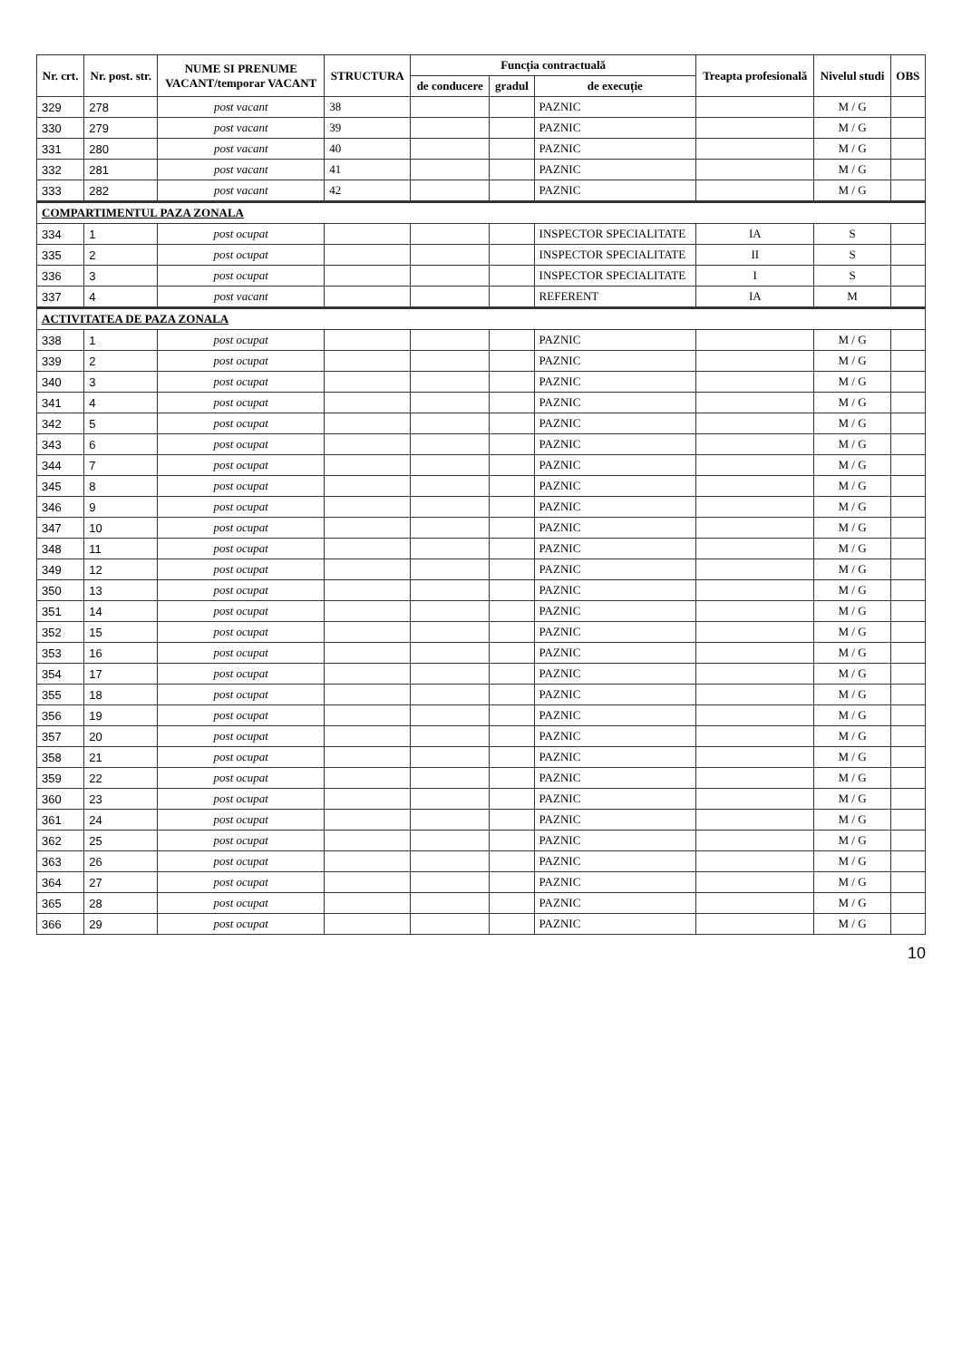| Nr. crt. | Nr. post. str. | NUME SI PRENUME VACANT/temporar VACANT | STRUCTURA | Funcția contractuală | | | Treapta profesională | Nivelul studi | OBS |
| --- | --- | --- | --- | --- | --- | --- | --- | --- | --- |
| | | | | de conducere | gradul | de execuție | | | |
| 329 | 278 | post vacant | 38 | | | PAZNIC | | M / G | |
| 330 | 279 | post vacant | 39 | | | PAZNIC | | M / G | |
| 331 | 280 | post vacant | 40 | | | PAZNIC | | M / G | |
| 332 | 281 | post vacant | 41 | | | PAZNIC | | M / G | |
| 333 | 282 | post vacant | 42 | | | PAZNIC | | M / G | |
| COMPARTIMENTUL PAZA ZONALA | | | | | | | | | |
| 334 | 1 | post ocupat | | | | INSPECTOR SPECIALITATE | IA | S | |
| 335 | 2 | post ocupat | | | | INSPECTOR SPECIALITATE | II | S | |
| 336 | 3 | post ocupat | | | | INSPECTOR SPECIALITATE | I | S | |
| 337 | 4 | post vacant | | | | REFERENT | IA | M | |
| ACTIVITATEA DE PAZA ZONALA | | | | | | | | | |
| 338 | 1 | post ocupat | | | | PAZNIC | | M / G | |
| 339 | 2 | post ocupat | | | | PAZNIC | | M / G | |
| 340 | 3 | post ocupat | | | | PAZNIC | | M / G | |
| 341 | 4 | post ocupat | | | | PAZNIC | | M / G | |
| 342 | 5 | post ocupat | | | | PAZNIC | | M / G | |
| 343 | 6 | post ocupat | | | | PAZNIC | | M / G | |
| 344 | 7 | post ocupat | | | | PAZNIC | | M / G | |
| 345 | 8 | post ocupat | | | | PAZNIC | | M / G | |
| 346 | 9 | post ocupat | | | | PAZNIC | | M / G | |
| 347 | 10 | post ocupat | | | | PAZNIC | | M / G | |
| 348 | 11 | post ocupat | | | | PAZNIC | | M / G | |
| 349 | 12 | post ocupat | | | | PAZNIC | | M / G | |
| 350 | 13 | post ocupat | | | | PAZNIC | | M / G | |
| 351 | 14 | post ocupat | | | | PAZNIC | | M / G | |
| 352 | 15 | post ocupat | | | | PAZNIC | | M / G | |
| 353 | 16 | post ocupat | | | | PAZNIC | | M / G | |
| 354 | 17 | post ocupat | | | | PAZNIC | | M / G | |
| 355 | 18 | post ocupat | | | | PAZNIC | | M / G | |
| 356 | 19 | post ocupat | | | | PAZNIC | | M / G | |
| 357 | 20 | post ocupat | | | | PAZNIC | | M / G | |
| 358 | 21 | post ocupat | | | | PAZNIC | | M / G | |
| 359 | 22 | post ocupat | | | | PAZNIC | | M / G | |
| 360 | 23 | post ocupat | | | | PAZNIC | | M / G | |
| 361 | 24 | post ocupat | | | | PAZNIC | | M / G | |
| 362 | 25 | post ocupat | | | | PAZNIC | | M / G | |
| 363 | 26 | post ocupat | | | | PAZNIC | | M / G | |
| 364 | 27 | post ocupat | | | | PAZNIC | | M / G | |
| 365 | 28 | post ocupat | | | | PAZNIC | | M / G | |
| 366 | 29 | post ocupat | | | | PAZNIC | | M / G | |
10